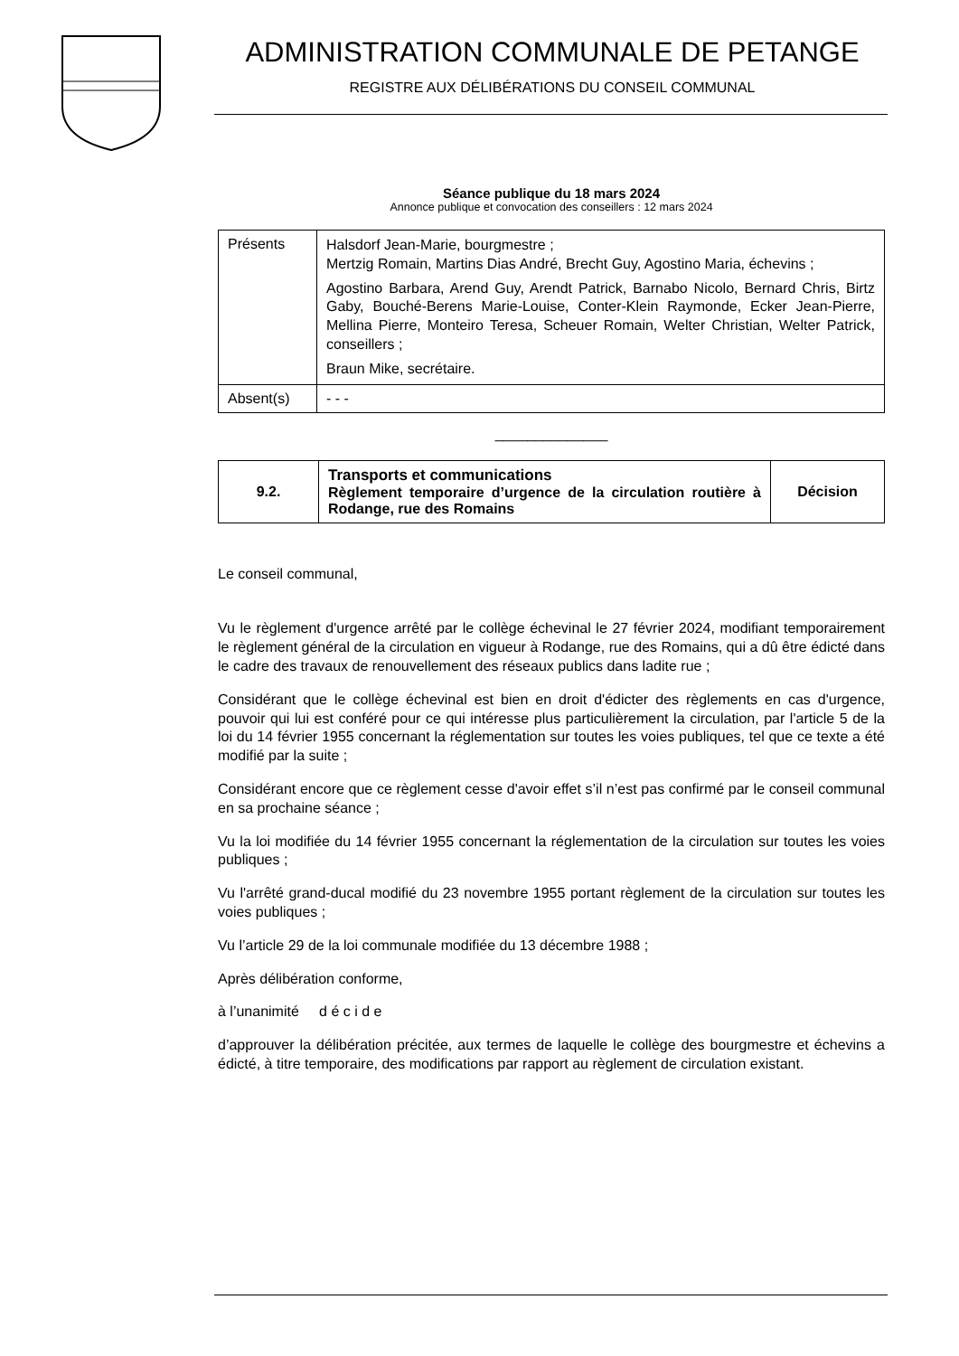ADMINISTRATION COMMUNALE DE PETANGE
REGISTRE AUX DÉLIBÉRATIONS DU CONSEIL COMMUNAL
Séance publique du 18 mars 2024
Annonce publique et convocation des conseillers : 12 mars 2024
| Présents | Halsdorf Jean-Marie, bourgmestre ; Mertzig Romain, Martins Dias André, Brecht Guy, Agostino Maria, échevins ; Agostino Barbara, Arend Guy, Arendt Patrick, Barnabo Nicolo, Bernard Chris, Birtz Gaby, Bouché-Berens Marie-Louise, Conter-Klein Raymonde, Ecker Jean-Pierre, Mellina Pierre, Monteiro Teresa, Scheuer Romain, Welter Christian, Welter Patrick, conseillers ; Braun Mike, secrétaire. |
| Absent(s) | - - - |
______________
| 9.2. | Transports et communications Règlement temporaire d’urgence de la circulation routière à Rodange, rue des Romains | Décision |
Le conseil communal,
Vu le règlement d'urgence arrêté par le collège échevinal le 27 février 2024, modifiant temporairement le règlement général de la circulation en vigueur à Rodange, rue des Romains, qui a dû être édicté dans le cadre des travaux de renouvellement des réseaux publics dans ladite rue ;
Considérant que le collège échevinal est bien en droit d'édicter des règlements en cas d'urgence, pouvoir qui lui est conféré pour ce qui intéresse plus particulièrement la circulation, par l'article 5 de la loi du 14 février 1955 concernant la réglementation sur toutes les voies publiques, tel que ce texte a été modifié par la suite ;
Considérant encore que ce règlement cesse d'avoir effet s’il n’est pas confirmé par le conseil communal en sa prochaine séance ;
Vu la loi modifiée du 14 février 1955 concernant la réglementation de la circulation sur toutes les voies publiques ;
Vu l'arrêté grand-ducal modifié du 23 novembre 1955 portant règlement de la circulation sur toutes les voies publiques ;
Vu l’article 29 de la loi communale modifiée du 13 décembre 1988 ;
Après délibération conforme,
à l’unanimité d é c i d e
d’approuver la délibération précitée, aux termes de laquelle le collège des bourgmestre et échevins a édicté, à titre temporaire, des modifications par rapport au règlement de circulation existant.